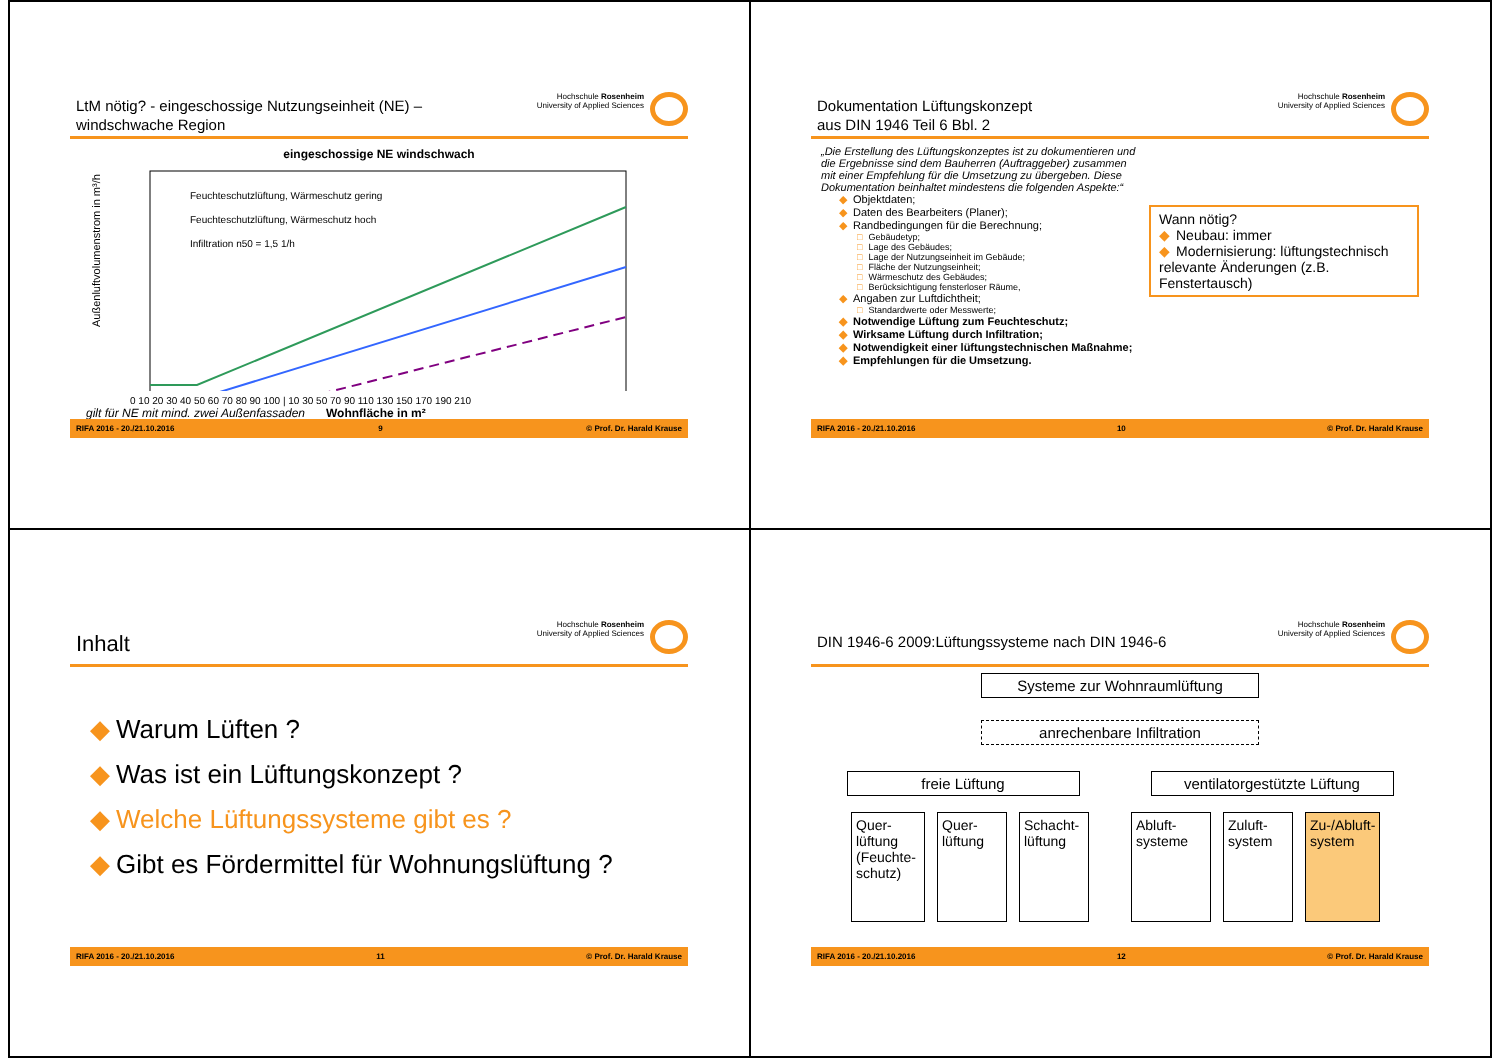LtM nötig? - eingeschossige Nutzungseinheit (NE) –
windschwache Region
Hochschule Rosenheim
University of Applied Sciences
eingeschossige NE windschwach
Außenluftvolumenstrom in m³/h
Feuchteschutzlüftung, Wärmeschutz gering
Feuchteschutzlüftung, Wärmeschutz hoch
Infiltration n50 = 1,5 1/h
0 10 20 30 40 50 60 70 80 90 100 | 10 30 50 70 90 110 130 150 170 190 210
gilt für NE mit mind. zwei Außenfassaden Wohnfläche in m²
RIFA 2016 - 20./21.10.2016 9 © Prof. Dr. Harald Krause
Dokumentation Lüftungskonzept
aus DIN 1946 Teil 6 Bbl. 2
Hochschule Rosenheim
University of Applied Sciences
„Die Erstellung des Lüftungskonzeptes ist zu dokumentieren und die Ergebnisse sind dem Bauherren (Auftraggeber) zusammen mit einer Empfehlung für die Umsetzung zu übergeben. Diese Dokumentation beinhaltet mindestens die folgenden Aspekte:“
◆ Objektdaten;
◆ Daten des Bearbeiters (Planer);
◆ Randbedingungen für die Berechnung;
□ Gebäudetyp;
□ Lage des Gebäudes;
□ Lage der Nutzungseinheit im Gebäude;
□ Fläche der Nutzungseinheit;
□ Wärmeschutz des Gebäudes;
□ Berücksichtigung fensterloser Räume,
◆ Angaben zur Luftdichtheit;
□ Standardwerte oder Messwerte;
◆ Notwendige Lüftung zum Feuchteschutz;
◆ Wirksame Lüftung durch Infiltration;
◆ Notwendigkeit einer lüftungstechnischen Maßnahme;
◆ Empfehlungen für die Umsetzung.
Wann nötig?
◆ Neubau: immer
◆ Modernisierung: lüftungstechnisch relevante Änderungen (z.B. Fenstertausch)
RIFA 2016 - 20./21.10.2016 10 © Prof. Dr. Harald Krause
Inhalt
Hochschule Rosenheim
University of Applied Sciences
◆ Warum Lüften ?
◆ Was ist ein Lüftungskonzept ?
◆ Welche Lüftungssysteme gibt es ?
◆ Gibt es Fördermittel für Wohnungslüftung ?
RIFA 2016 - 20./21.10.2016 11 © Prof. Dr. Harald Krause
DIN 1946-6 2009:Lüftungssysteme nach DIN 1946-6
Hochschule Rosenheim
University of Applied Sciences
Systeme zur Wohnraumlüftung
anrechenbare Infiltration
freie Lüftung ventilatorgestützte Lüftung
Quer-lüftung (Feuchte-schutz)
Quer-lüftung
Schacht-lüftung
Abluft-systeme
Zuluft-system
Zu-/Abluft-system
RIFA 2016 - 20./21.10.2016 12 © Prof. Dr. Harald Krause